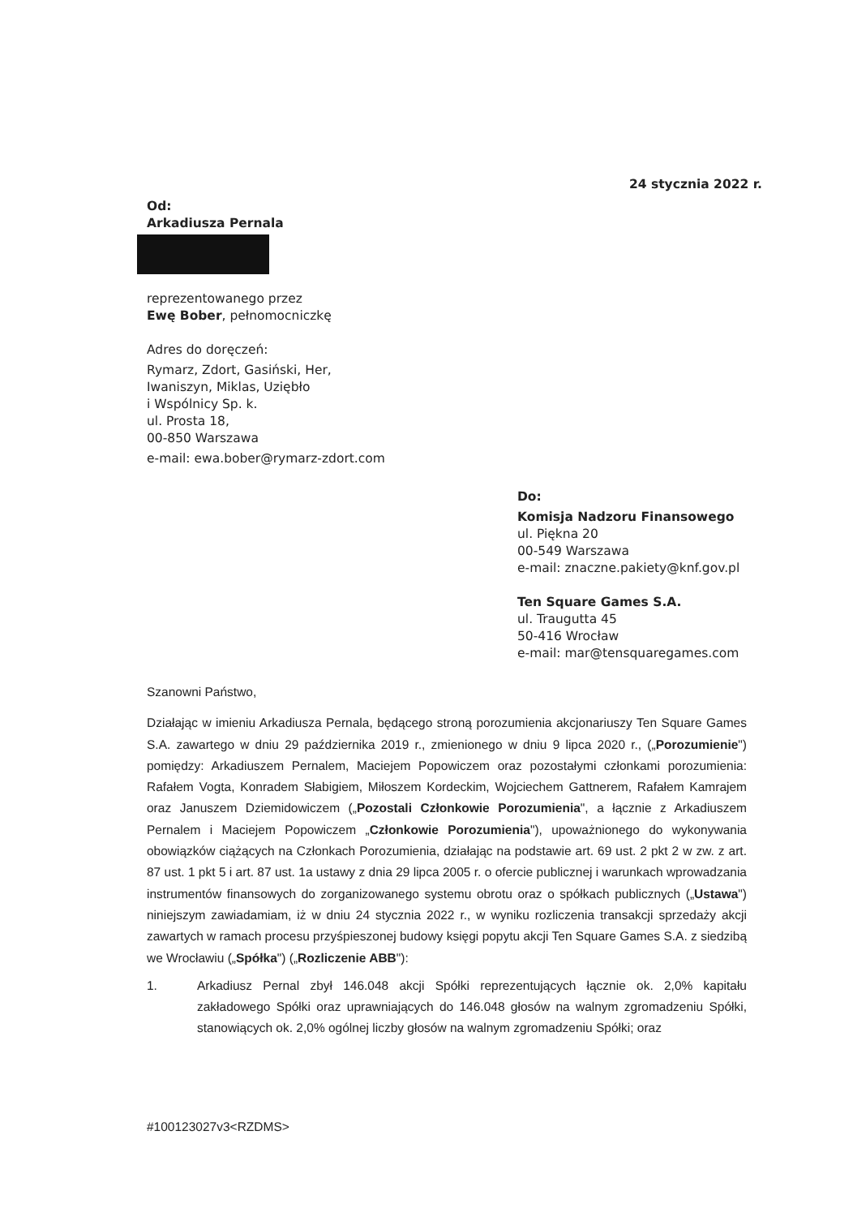24 stycznia 2022 r.
Od:
Arkadiusza Pernala
reprezentowanego przez
Ewę Bober, pełnomocniczkę
Adres do doręczeń:
Rymarz, Zdort, Gasiński, Her,
Iwaniszyn, Miklas, Uziębło
i Wspólnicy Sp. k.
ul. Prosta 18,
00-850 Warszawa
e-mail: ewa.bober@rymarz-zdort.com
Do:
Komisja Nadzoru Finansowego
ul. Piękna 20
00-549 Warszawa
e-mail: znaczne.pakiety@knf.gov.pl
Ten Square Games S.A.
ul. Traugutta 45
50-416 Wrocław
e-mail: mar@tensquaregames.com
Szanowni Państwo,
Działając w imieniu Arkadiusza Pernala, będącego stroną porozumienia akcjonariuszy Ten Square Games S.A. zawartego w dniu 29 października 2019 r., zmienionego w dniu 9 lipca 2020 r., („Porozumienie") pomiędzy: Arkadiuszem Pernalem, Maciejem Popowiczem oraz pozostałymi członkami porozumienia: Rafałem Vogta, Konradem Słabigiem, Miłoszem Kordeckim, Wojciechem Gattnerem, Rafałem Kamrajem oraz Januszem Dziemidowiczem („Pozostali Członkowie Porozumienia", a łącznie z Arkadiuszem Pernalem i Maciejem Popowiczem „Członkowie Porozumienia"), upoważnionego do wykonywania obowiązków ciążących na Członkach Porozumienia, działając na podstawie art. 69 ust. 2 pkt 2 w zw. z art. 87 ust. 1 pkt 5 i art. 87 ust. 1a ustawy z dnia 29 lipca 2005 r. o ofercie publicznej i warunkach wprowadzania instrumentów finansowych do zorganizowanego systemu obrotu oraz o spółkach publicznych („Ustawa") niniejszym zawiadamiam, iż w dniu 24 stycznia 2022 r., w wyniku rozliczenia transakcji sprzedaży akcji zawartych w ramach procesu przyśpieszonej budowy księgi popytu akcji Ten Square Games S.A. z siedzibą we Wrocławiu („Spółka") („Rozliczenie ABB"):
1. Arkadiusz Pernal zbył 146.048 akcji Spółki reprezentujących łącznie ok. 2,0% kapitału zakładowego Spółki oraz uprawniających do 146.048 głosów na walnym zgromadzeniu Spółki, stanowiących ok. 2,0% ogólnej liczby głosów na walnym zgromadzeniu Spółki; oraz
#100123027v3<RZDMS>